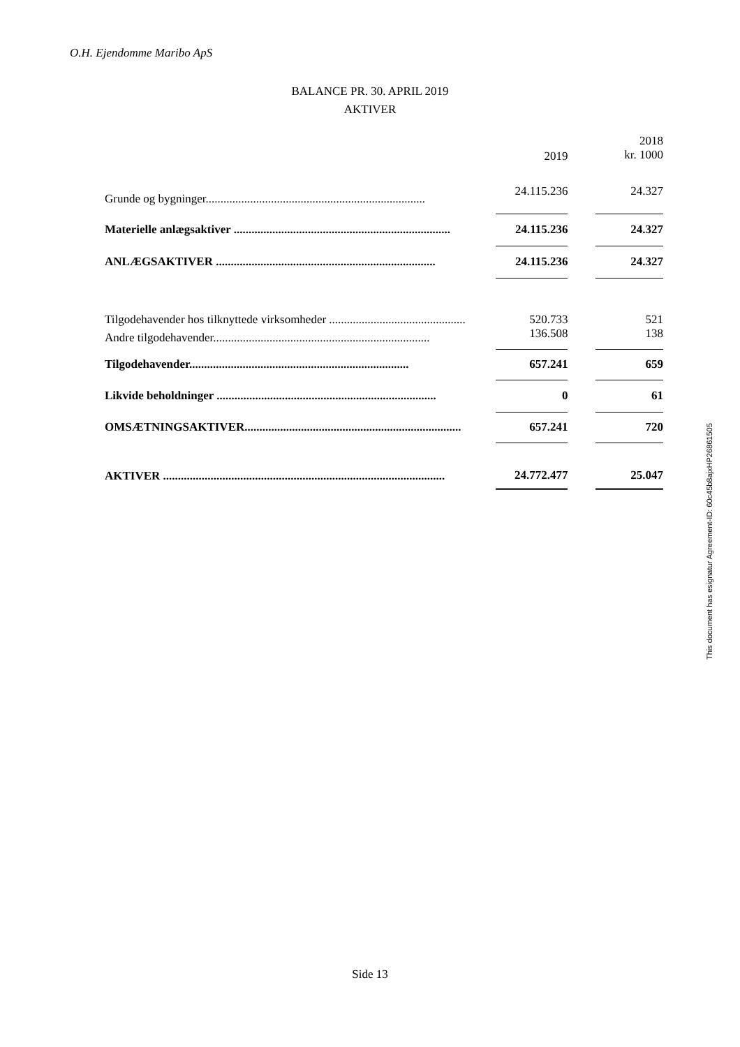O.H. Ejendomme Maribo ApS
BALANCE PR. 30. APRIL 2019
AKTIVER
| | | 2019 | | 2018 kr. 1000 |
| Grunde og bygninger.......................................................................... | | 24.115.236 | | 24.327 |
| Materielle anlægsaktiver ......................................................................... | | 24.115.236 | | 24.327 |
| ANLÆGSAKTIVER .......................................................................... | | 24.115.236 | | 24.327 |
| Tilgodehavender hos tilknyttede virksomheder .............................................. | | 520.733 | | 521 |
| Andre tilgodehavender......................................................................... | | 136.508 | | 138 |
| Tilgodehavender.......................................................................... | | 657.241 | | 659 |
| Likvide beholdninger .......................................................................... | | 0 | | 61 |
| OMSÆTNINGSAKTIVER......................................................................... | | 657.241 | | 720 |
| AKTIVER ............................................................................................... | | 24.772.477 | | 25.047 |
This document has esignatur Agreement-ID: 60c45b8ajxHP26861505
Side 13